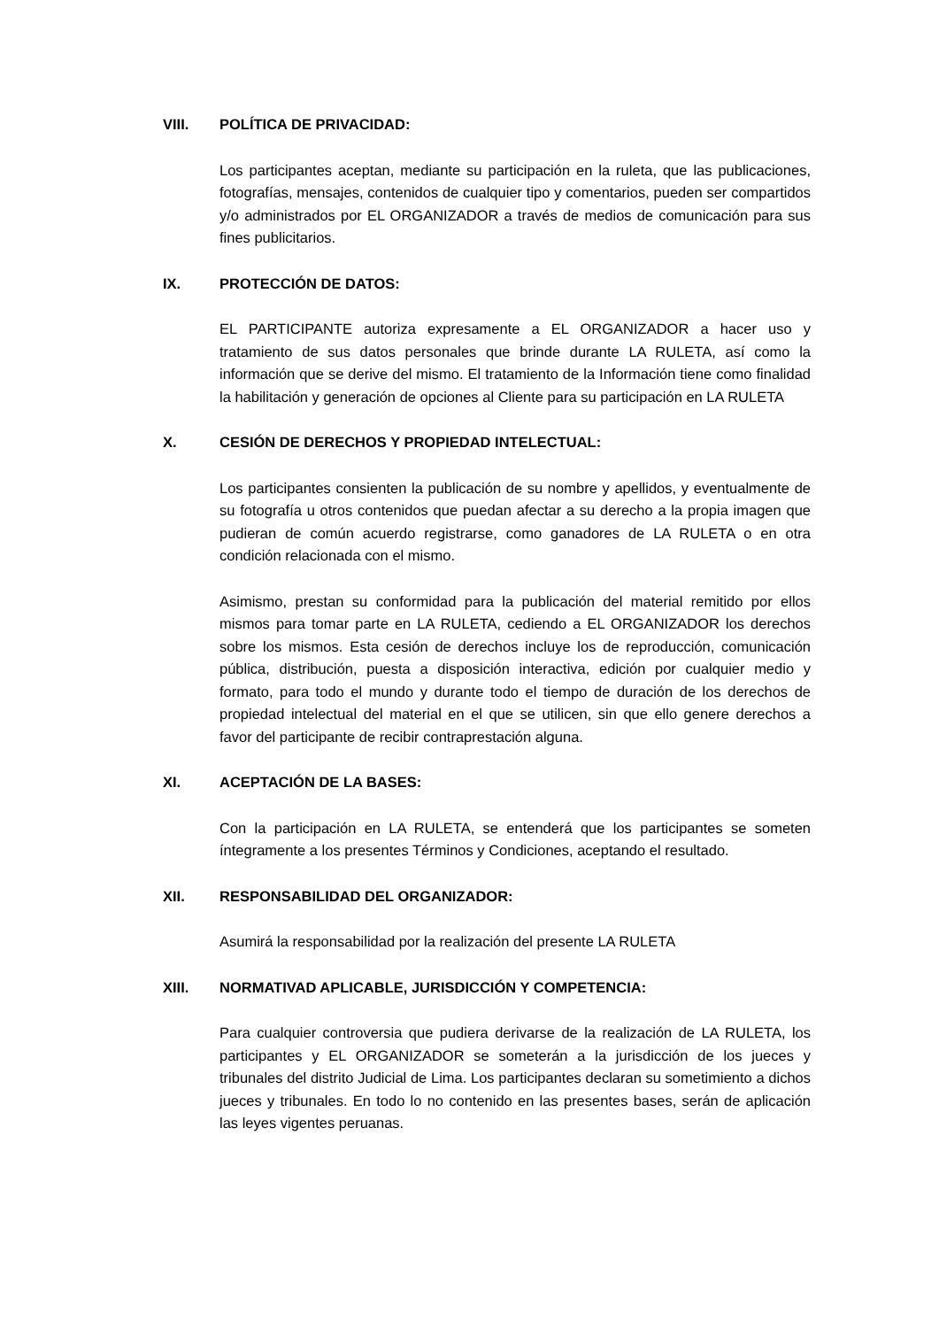VIII. POLÍTICA DE PRIVACIDAD:
Los participantes aceptan, mediante su participación en la ruleta, que las publicaciones, fotografías, mensajes, contenidos de cualquier tipo y comentarios, pueden ser compartidos y/o administrados por EL ORGANIZADOR a través de medios de comunicación para sus fines publicitarios.
IX. PROTECCIÓN DE DATOS:
EL PARTICIPANTE autoriza expresamente a EL ORGANIZADOR a hacer uso y tratamiento de sus datos personales que brinde durante LA RULETA, así como la información que se derive del mismo. El tratamiento de la Información tiene como finalidad la habilitación y generación de opciones al Cliente para su participación en LA RULETA
X. CESIÓN DE DERECHOS Y PROPIEDAD INTELECTUAL:
Los participantes consienten la publicación de su nombre y apellidos, y eventualmente de su fotografía u otros contenidos que puedan afectar a su derecho a la propia imagen que pudieran de común acuerdo registrarse, como ganadores de LA RULETA o en otra condición relacionada con el mismo.
Asimismo, prestan su conformidad para la publicación del material remitido por ellos mismos para tomar parte en LA RULETA, cediendo a EL ORGANIZADOR los derechos sobre los mismos. Esta cesión de derechos incluye los de reproducción, comunicación pública, distribución, puesta a disposición interactiva, edición por cualquier medio y formato, para todo el mundo y durante todo el tiempo de duración de los derechos de propiedad intelectual del material en el que se utilicen, sin que ello genere derechos a favor del participante de recibir contraprestación alguna.
XI. ACEPTACIÓN DE LA BASES:
Con la participación en LA RULETA, se entenderá que los participantes se someten íntegramente a los presentes Términos y Condiciones, aceptando el resultado.
XII. RESPONSABILIDAD DEL ORGANIZADOR:
Asumirá la responsabilidad por la realización del presente LA RULETA
XIII. NORMATIVAD APLICABLE, JURISDICCIÓN Y COMPETENCIA:
Para cualquier controversia que pudiera derivarse de la realización de LA RULETA, los participantes y EL ORGANIZADOR se someterán a la jurisdicción de los jueces y tribunales del distrito Judicial de Lima. Los participantes declaran su sometimiento a dichos jueces y tribunales. En todo lo no contenido en las presentes bases, serán de aplicación las leyes vigentes peruanas.